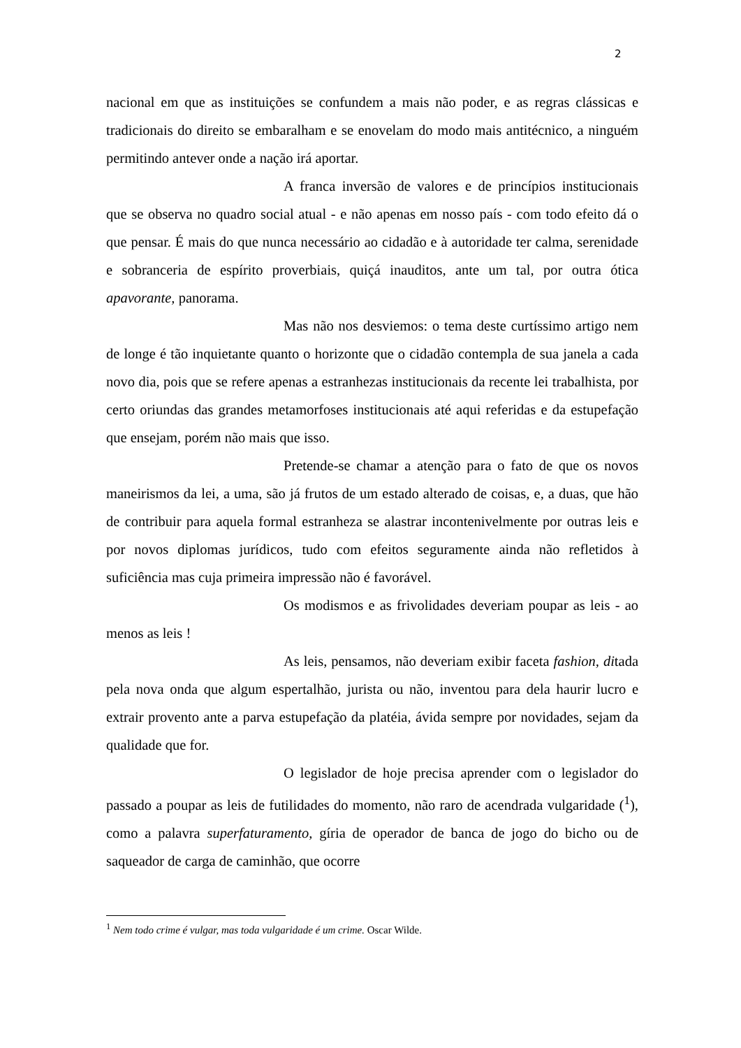2
nacional em que as instituições se confundem a mais não poder, e as regras clássicas e tradicionais do direito se embaralham e se enovelam do modo mais antitécnico, a ninguém permitindo antever onde a nação irá aportar.
A franca inversão de valores e de princípios institucionais que se observa no quadro social atual - e não apenas em nosso país - com todo efeito dá o que pensar. É mais do que nunca necessário ao cidadão e à autoridade ter calma, serenidade e sobranceria de espírito proverbiais, quiçá inauditos, ante um tal, por outra ótica apavorante, panorama.
Mas não nos desviemos: o tema deste curtíssimo artigo nem de longe é tão inquietante quanto o horizonte que o cidadão contempla de sua janela a cada novo dia, pois que se refere apenas a estranhezas institucionais da recente lei trabalhista, por certo oriundas das grandes metamorfoses institucionais até aqui referidas e da estupefação que ensejam, porém não mais que isso.
Pretende-se chamar a atenção para o fato de que os novos maneirismos da lei, a uma, são já frutos de um estado alterado de coisas, e, a duas, que hão de contribuir para aquela formal estranheza se alastrar incontenivelmente por outras leis e por novos diplomas jurídicos, tudo com efeitos seguramente ainda não refletidos à suficiência mas cuja primeira impressão não é favorável.
Os modismos e as frivolidades deveriam poupar as leis - ao menos as leis !
As leis, pensamos, não deveriam exibir faceta fashion, ditada pela nova onda que algum espertalhão, jurista ou não, inventou para dela haurir lucro e extrair provento ante a parva estupefação da platéia, ávida sempre por novidades, sejam da qualidade que for.
O legislador de hoje precisa aprender com o legislador do passado a poupar as leis de futilidades do momento, não raro de acendrada vulgaridade (<sup>1</sup>), como a palavra superfaturamento, gíria de operador de banca de jogo do bicho ou de saqueador de carga de caminhão, que ocorre
<sup>1</sup> Nem todo crime é vulgar, mas toda vulgaridade é um crime. Oscar Wilde.